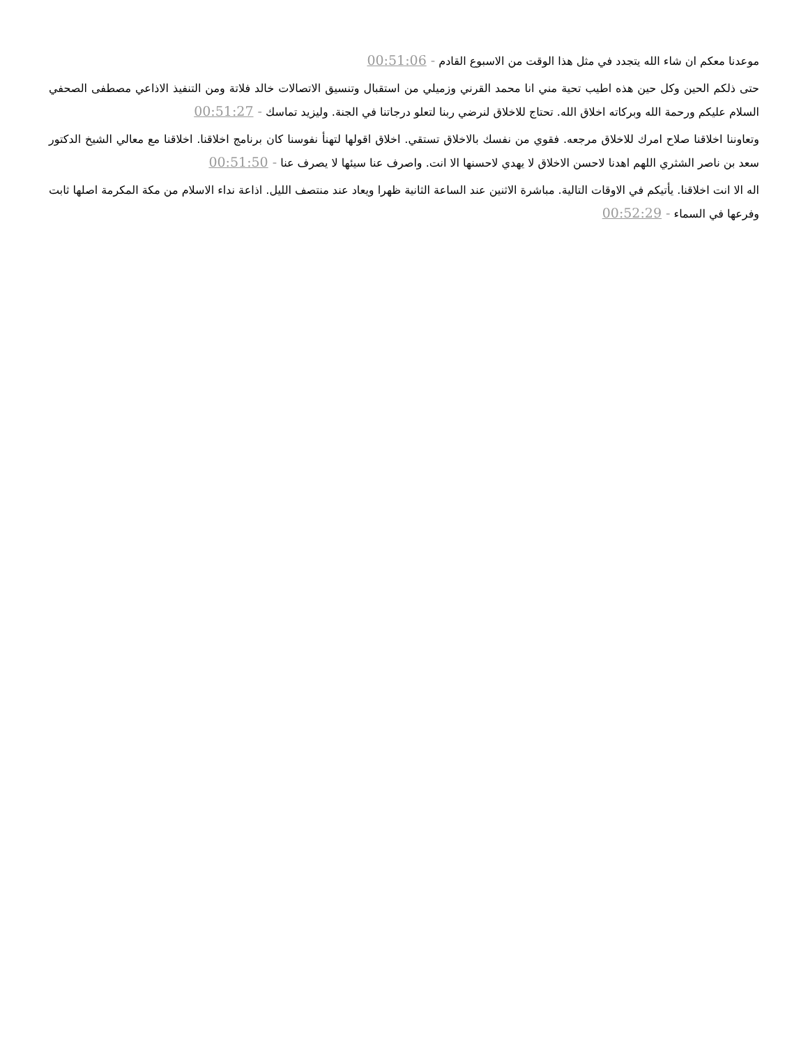موعدنا معكم ان شاء الله يتجدد في مثل هذا الوقت من الاسبوع القادم - 00:51:06
حتى ذلكم الحين وكل حين هذه اطيب تحية مني انا محمد القرني وزميلي من استقبال وتنسيق الاتصالات خالد فلاتة ومن التنفيذ الاذاعي مصطفى الصحفي السلام عليكم ورحمة الله وبركاته اخلاق الله. تحتاج للاخلاق لنرضي ربنا لتعلو درجاتنا في الجنة. وليزيد تماسك - 00:51:27
وتعاوننا اخلاقنا صلاح امرك للاخلاق مرجعه. فقوي من نفسك بالاخلاق تستقي. اخلاق اقولها لتهنأ نفوسنا كان برنامج اخلاقنا. اخلاقنا مع معالي الشيخ الدكتور سعد بن ناصر الشثري اللهم اهدنا لاحسن الاخلاق لا يهدي لاحسنها الا انت. واصرف عنا سيئها لا يصرف عنا - 00:51:50
اله الا انت اخلاقنا. يأتيكم في الاوقات التالية. مباشرة الاثنين عند الساعة الثانية ظهرا ويعاد عند منتصف الليل. اذاعة نداء الاسلام من مكة المكرمة اصلها ثابت وفرعها في السماء - 00:52:29